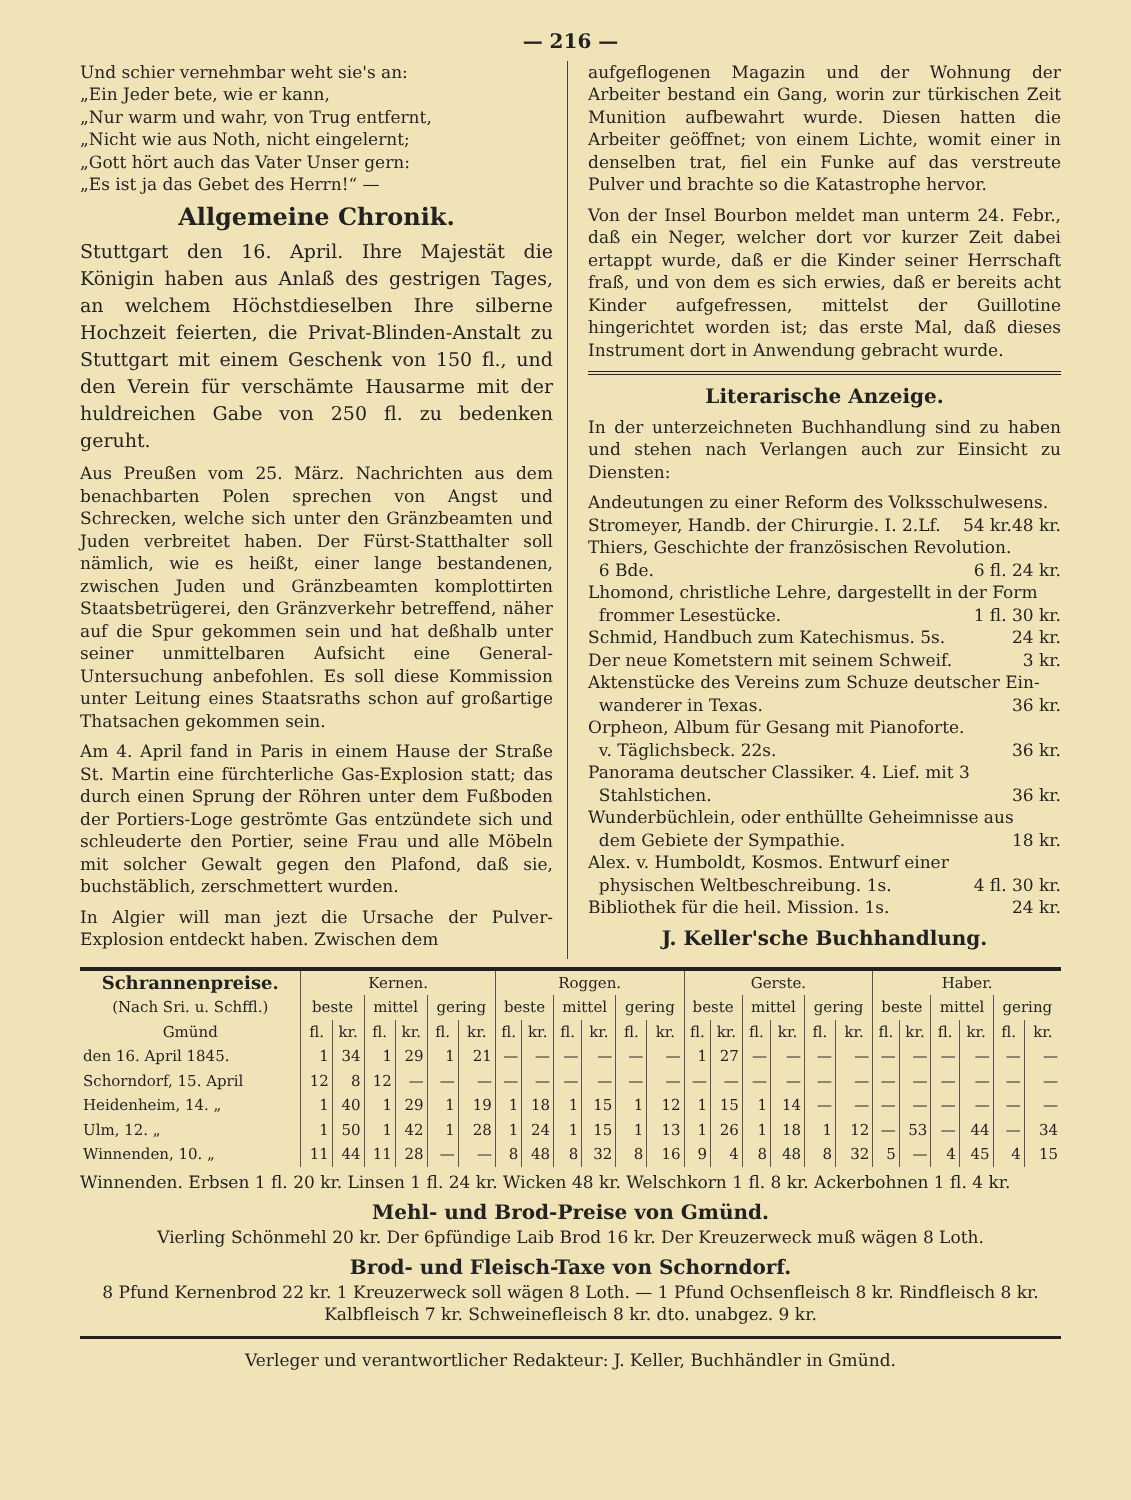— 216 —
Und schier vernehmbar weht sie's an:
„Ein Jeder bete, wie er kann,
„Nur warm und wahr, von Trug entfernt,
„Nicht wie aus Noth, nicht eingelernt;
„Gott hört auch das Vater Unser gern:
„Es ist ja das Gebet des Herrn!“ —
Allgemeine Chronik.
Stuttgart den 16. April. Ihre Majestät die Königin haben aus Anlaß des gestrigen Tages, an welchem Höchstdieselben Ihre silberne Hochzeit feierten, die Privat-Blinden-Anstalt zu Stuttgart mit einem Geschenk von 150 fl., und den Verein für verschämte Hausarme mit der huldreichen Gabe von 250 fl. zu bedenken geruht.
Aus Preußen vom 25. März. Nachrichten aus dem benachbarten Polen sprechen von Angst und Schrecken, welche sich unter den Gränzbeamten und Juden verbreitet haben. Der Fürst-Statthalter soll nämlich, wie es heißt, einer lange bestandenen, zwischen Juden und Gränzbeamten komplottirten Staatsbetrügerei, den Gränzverkehr betreffend, näher auf die Spur gekommen sein und hat deßhalb unter seiner unmittelbaren Aufsicht eine General-Untersuchung anbefohlen. Es soll diese Kommission unter Leitung eines Staatsraths schon auf großartige Thatsachen gekommen sein.
Am 4. April fand in Paris in einem Hause der Straße St. Martin eine fürchterliche Gas-Explosion statt; das durch einen Sprung der Röhren unter dem Fußboden der Portiers-Loge geströmte Gas entzündete sich und schleuderte den Portier, seine Frau und alle Möbeln mit solcher Gewalt gegen den Plafond, daß sie, buchstäblich, zerschmettert wurden.
In Algier will man jezt die Ursache der Pulver-Explosion entdeckt haben. Zwischen dem
aufgeflogenen Magazin und der Wohnung der Arbeiter bestand ein Gang, worin zur türkischen Zeit Munition aufbewahrt wurde. Diesen hatten die Arbeiter geöffnet; von einem Lichte, womit einer in denselben trat, fiel ein Funke auf das verstreute Pulver und brachte so die Katastrophe hervor.
Von der Insel Bourbon meldet man unterm 24. Febr., daß ein Neger, welcher dort vor kurzer Zeit dabei ertappt wurde, daß er die Kinder seiner Herrschaft fraß, und von dem es sich erwies, daß er bereits acht Kinder aufgefressen, mittelst der Guillotine hingerichtet worden ist; das erste Mal, daß dieses Instrument dort in Anwendung gebracht wurde.
Literarische Anzeige.
In der unterzeichneten Buchhandlung sind zu haben und stehen nach Verlangen auch zur Einsicht zu Diensten:
Andeutungen zu einer Reform des Volksschulwesens. 48 kr.
Stromeyer, Handb. der Chirurgie. I. 2.Lf. 54 kr.
Thiers, Geschichte der französischen Revolution.
6 Bde. 6 fl. 24 kr.
Lhomond, christliche Lehre, dargestellt in der Form
frommer Lesestücke. 1 fl. 30 kr.
Schmid, Handbuch zum Katechismus. 5s. 24 kr.
Der neue Kometstern mit seinem Schweif. 3 kr.
Aktenstücke des Vereins zum Schuze deutscher Ein-
wanderer in Texas. 36 kr.
Orpheon, Album für Gesang mit Pianoforte.
v. Täglichsbeck. 22s. 36 kr.
Panorama deutscher Classiker. 4. Lief. mit 3
Stahlstichen. 36 kr.
Wunderbüchlein, oder enthüllte Geheimnisse aus
dem Gebiete der Sympathie. 18 kr.
Alex. v. Humboldt, Kosmos. Entwurf einer
physischen Weltbeschreibung. 1s. 4 fl. 30 kr.
Bibliothek für die heil. Mission. 1s. 24 kr.
J. Keller'sche Buchhandlung.
| Schrannenpreise. (Nach Sri. u. Schffl.) | Kernen. | | | | | | Roggen. | | | | | | Gerste. | | | | | | Haber. | | | | | |
| --- | --- | --- | --- | --- | --- | --- | --- | --- | --- | --- | --- | --- | --- | --- | --- | --- | --- | --- | --- | --- | --- | --- | --- | --- |
| | beste | | mittel | | gering | | beste | | mittel | | gering | | beste | | mittel | | gering | | beste | | mittel | | gering | |
| Gmünd | fl. | kr. | fl. | kr. | fl. | kr. | fl. | kr. | fl. | kr. | fl. | kr. | fl. | kr. | fl. | kr. | fl. | kr. | fl. | kr. | fl. | kr. | fl. | kr. |
| den 16. April 1845. | 1 | 34 | 1 | 29 | 1 | 21 | — | — | — | — | — | — | 1 | 27 | — | — | — | — | — | — | — | — | — | — |
| Schorndorf, 15. April | 12 | 8 | 12 | — | — | — | — | — | — | — | — | — | — | — | — | — | — | — | — | — | — | — | — | — |
| Heidenheim, 14. „ | 1 | 40 | 1 | 29 | 1 | 19 | 1 | 18 | 1 | 15 | 1 | 12 | 1 | 15 | 1 | 14 | — | — | — | — | — | — | — | — |
| Ulm, 12. „ | 1 | 50 | 1 | 42 | 1 | 28 | 1 | 24 | 1 | 15 | 1 | 13 | 1 | 26 | 1 | 18 | 1 | 12 | — | 53 | — | 44 | — | 34 |
| Winnenden, 10. „ | 11 | 44 | 11 | 28 | — | — | 8 | 48 | 8 | 32 | 8 | 16 | 9 | 4 | 8 | 48 | 8 | 32 | 5 | — | 4 | 45 | 4 | 15 |
Winnenden. Erbsen 1 fl. 20 kr. Linsen 1 fl. 24 kr. Wicken 48 kr. Welschkorn 1 fl. 8 kr. Ackerbohnen 1 fl. 4 kr.
Mehl- und Brod-Preise von Gmünd.
Vierling Schönmehl 20 kr. Der 6pfündige Laib Brod 16 kr. Der Kreuzerweck muß wägen 8 Loth.
Brod- und Fleisch-Taxe von Schorndorf.
8 Pfund Kernenbrod 22 kr. 1 Kreuzerweck soll wägen 8 Loth. — 1 Pfund Ochsenfleisch 8 kr. Rindfleisch 8 kr. Kalbfleisch 7 kr. Schweinefleisch 8 kr. dto. unabgez. 9 kr.
Verleger und verantwortlicher Redakteur: J. Keller, Buchhändler in Gmünd.